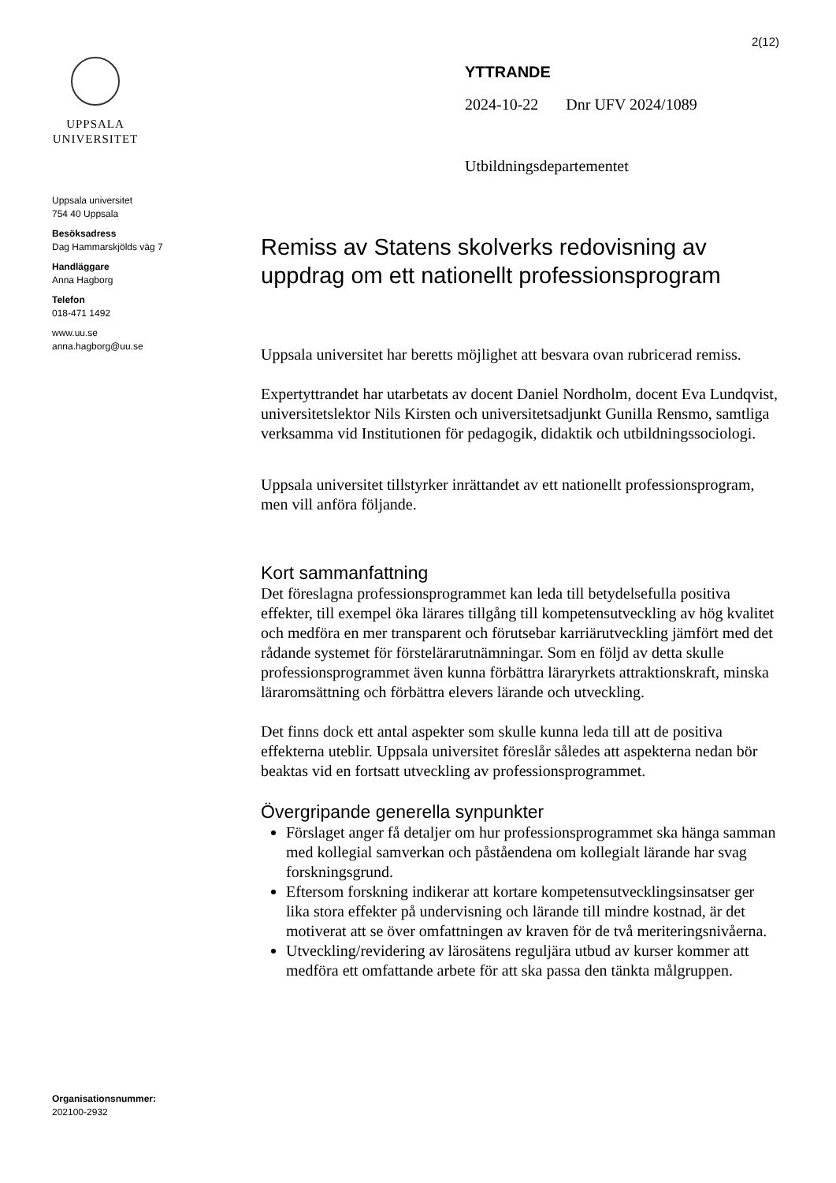2(12)
UPPSALA
UNIVERSITET
Uppsala universitet
754 40 Uppsala
Besöksadress
Dag Hammarskjölds väg 7
Handläggare
Anna Hagborg
Telefon
018-471 1492
www.uu.se
anna.hagborg@uu.se
Organisationsnummer:
202100-2932
YTTRANDE
2024-10-22 Dnr UFV 2024/1089
Utbildningsdepartementet
Remiss av Statens skolverks redovisning av uppdrag om ett nationellt professionsprogram
Uppsala universitet har beretts möjlighet att besvara ovan rubricerad remiss.
Expertyttrandet har utarbetats av docent Daniel Nordholm, docent Eva Lundqvist, universitetslektor Nils Kirsten och universitetsadjunkt Gunilla Rensmo, samtliga verksamma vid Institutionen för pedagogik, didaktik och utbildningssociologi.
Uppsala universitet tillstyrker inrättandet av ett nationellt professionsprogram, men vill anföra följande.
Kort sammanfattning
Det föreslagna professionsprogrammet kan leda till betydelsefulla positiva effekter, till exempel öka lärares tillgång till kompetensutveckling av hög kvalitet och medföra en mer transparent och förutsebar karriärutveckling jämfört med det rådande systemet för förstelärarutnämningar. Som en följd av detta skulle professionsprogrammet även kunna förbättra läraryrkets attraktionskraft, minska läraromsättning och förbättra elevers lärande och utveckling.
Det finns dock ett antal aspekter som skulle kunna leda till att de positiva effekterna uteblir. Uppsala universitet föreslår således att aspekterna nedan bör beaktas vid en fortsatt utveckling av professionsprogrammet.
Övergripande generella synpunkter
Förslaget anger få detaljer om hur professionsprogrammet ska hänga samman med kollegial samverkan och påståendena om kollegialt lärande har svag forskningsgrund.
Eftersom forskning indikerar att kortare kompetensutvecklingsinsatser ger lika stora effekter på undervisning och lärande till mindre kostnad, är det motiverat att se över omfattningen av kraven för de två meriteringsnivåerna.
Utveckling/revidering av lärosätens reguljära utbud av kurser kommer att medföra ett omfattande arbete för att ska passa den tänkta målgruppen.